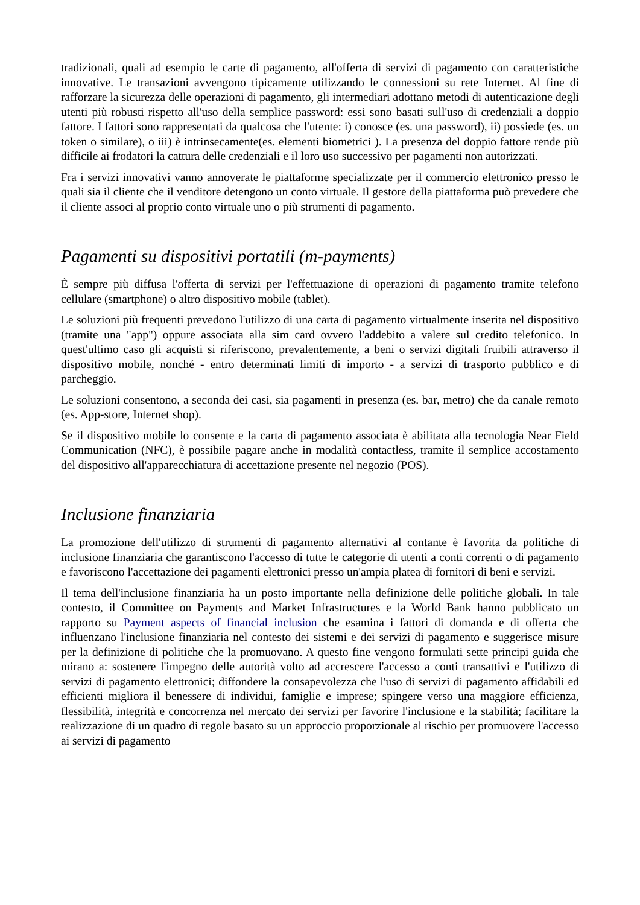tradizionali, quali ad esempio le carte di pagamento, all'offerta di servizi di pagamento con caratteristiche innovative. Le transazioni avvengono tipicamente utilizzando le connessioni su rete Internet. Al fine di rafforzare la sicurezza delle operazioni di pagamento, gli intermediari adottano metodi di autenticazione degli utenti più robusti rispetto all'uso della semplice password: essi sono basati sull'uso di credenziali a doppio fattore. I fattori sono rappresentati da qualcosa che l'utente: i) conosce (es. una password), ii) possiede (es. un token o similare), o iii) è intrinsecamente(es. elementi biometrici ). La presenza del doppio fattore rende più difficile ai frodatori la cattura delle credenziali e il loro uso successivo per pagamenti non autorizzati.
Fra i servizi innovativi vanno annoverate le piattaforme specializzate per il commercio elettronico presso le quali sia il cliente che il venditore detengono un conto virtuale. Il gestore della piattaforma può prevedere che il cliente associ al proprio conto virtuale uno o più strumenti di pagamento.
Pagamenti su dispositivi portatili (m-payments)
È sempre più diffusa l'offerta di servizi per l'effettuazione di operazioni di pagamento tramite telefono cellulare (smartphone) o altro dispositivo mobile (tablet).
Le soluzioni più frequenti prevedono l'utilizzo di una carta di pagamento virtualmente inserita nel dispositivo (tramite una "app") oppure associata alla sim card ovvero l'addebito a valere sul credito telefonico. In quest'ultimo caso gli acquisti si riferiscono, prevalentemente, a beni o servizi digitali fruibili attraverso il dispositivo mobile, nonché - entro determinati limiti di importo - a servizi di trasporto pubblico e di parcheggio.
Le soluzioni consentono, a seconda dei casi, sia pagamenti in presenza (es. bar, metro) che da canale remoto (es. App-store, Internet shop).
Se il dispositivo mobile lo consente e la carta di pagamento associata è abilitata alla tecnologia Near Field Communication (NFC), è possibile pagare anche in modalità contactless, tramite il semplice accostamento del dispositivo all'apparecchiatura di accettazione presente nel negozio (POS).
Inclusione finanziaria
La promozione dell'utilizzo di strumenti di pagamento alternativi al contante è favorita da politiche di inclusione finanziaria che garantiscono l'accesso di tutte le categorie di utenti a conti correnti o di pagamento e favoriscono l'accettazione dei pagamenti elettronici presso un'ampia platea di fornitori di beni e servizi.
Il tema dell'inclusione finanziaria ha un posto importante nella definizione delle politiche globali. In tale contesto, il Committee on Payments and Market Infrastructures e la World Bank hanno pubblicato un rapporto su Payment aspects of financial inclusion che esamina i fattori di domanda e di offerta che influenzano l'inclusione finanziaria nel contesto dei sistemi e dei servizi di pagamento e suggerisce misure per la definizione di politiche che la promuovano. A questo fine vengono formulati sette principi guida che mirano a: sostenere l'impegno delle autorità volto ad accrescere l'accesso a conti transattivi e l'utilizzo di servizi di pagamento elettronici; diffondere la consapevolezza che l'uso di servizi di pagamento affidabili ed efficienti migliora il benessere di individui, famiglie e imprese; spingere verso una maggiore efficienza, flessibilità, integrità e concorrenza nel mercato dei servizi per favorire l'inclusione e la stabilità; facilitare la realizzazione di un quadro di regole basato su un approccio proporzionale al rischio per promuovere l'accesso ai servizi di pagamento